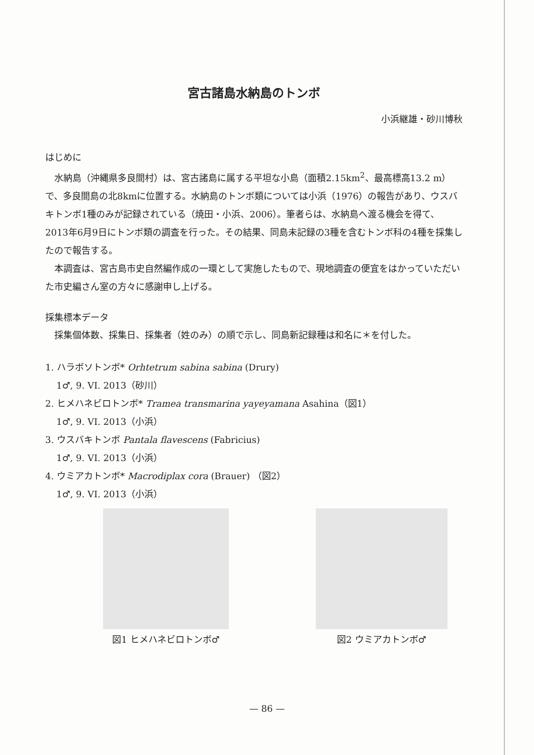宮古諸島水納島のトンボ
小浜継雄・砂川博秋
はじめに
水納島（沖縄県多良間村）は、宮古諸島に属する平坦な小島（面積2.15km<sup>2</sup>、最高標高13.2 m）で、多良間島の北8kmに位置する。水納島のトンボ類については小浜（1976）の報告があり、ウスバキトンボ1種のみが記録されている（焼田・小浜、2006）。筆者らは、水納島へ渡る機会を得て、2013年6月9日にトンボ類の調査を行った。その結果、同島未記録の3種を含むトンボ科の4種を採集したので報告する。
本調査は、宮古島市史自然編作成の一環として実施したもので、現地調査の便宜をはかっていただいた市史編さん室の方々に感謝申し上げる。
採集標本データ
採集個体数、採集日、採集者（姓のみ）の順で示し、同島新記録種は和名に＊を付した。
1. ハラボソトンボ* Orhtetrum sabina sabina (Drury)
1♂, 9. VI. 2013（砂川）
2. ヒメハネビロトンボ* Tramea transmarina yayeyamana Asahina（図1）
1♂, 9. VI. 2013（小浜）
3. ウスバキトンボ Pantala flavescens (Fabricius)
1♂, 9. VI. 2013（小浜）
4. ウミアカトンボ* Macrodiplax cora (Brauer) （図2）
1♂, 9. VI. 2013（小浜）
図1 ヒメハネビロトンボ♂ 図2 ウミアカトンボ♂
— 86 —